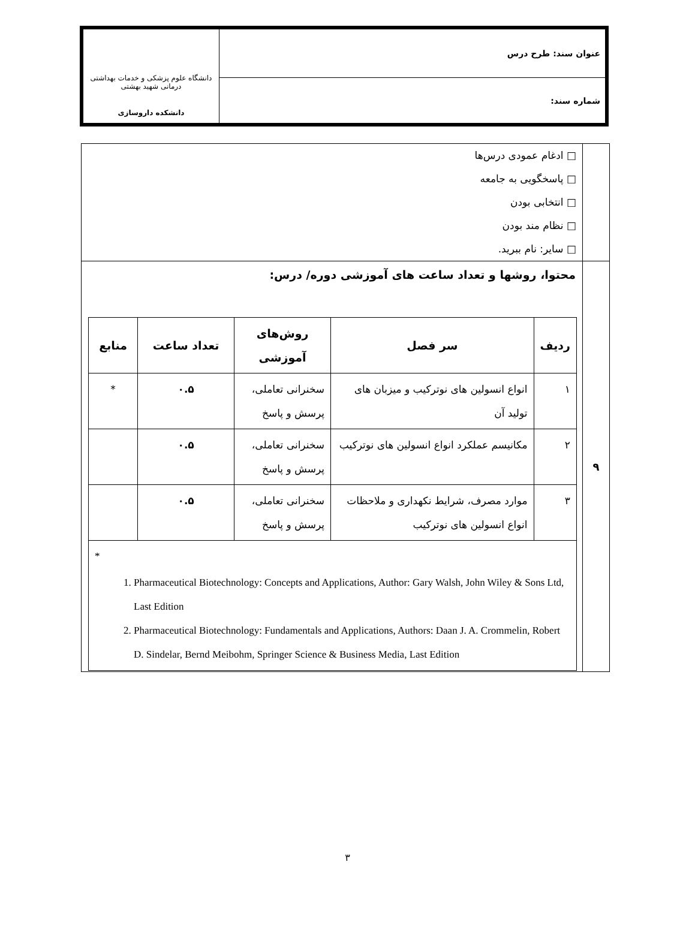| عنوان سند: طرح درس | دانشگاه علوم پزشکی و خدمات بهداشتی درمانی شهید بهشتی دانشکده داروسازی |
| شماره سند: | |
| | □ ادغام عمودی درس‌ها □ پاسخگویی به جامعه □ انتخابی بودن □ نظام مند بودن □ سایر: نام ببرید. |
| ۹ | محتوا، روشها و تعداد ساعت های آموزشی دوره/ درس: / ردیف / سر فصل / روش‌های آموزشی / تعداد ساعت / منابع / / --- / --- / --- / --- / --- / / ۱ / انواع انسولین های نوترکیب و میزبان های تولید آن / سخنرانی تعاملی، پرسش و پاسخ / ۰.۵ / * / / ۲ / مکانیسم عملکرد انواع انسولین های نوترکیب / سخنرانی تعاملی، پرسش و پاسخ / ۰.۵ / / / ۳ / موارد مصرف، شرایط نکهداری و ملاحظات انواع انسولین های نوترکیب / سخنرانی تعاملی، پرسش و پاسخ / ۰.۵ / / / * 1. Pharmaceutical Biotechnology: Concepts and Applications, Author: Gary Walsh, John Wiley & Sons Ltd, Last Edition 2. Pharmaceutical Biotechnology: Fundamentals and Applications, Authors: Daan J. A. Crommelin, Robert D. Sindelar, Bernd Meibohm, Springer Science & Business Media, Last Edition / / / / / |
۳